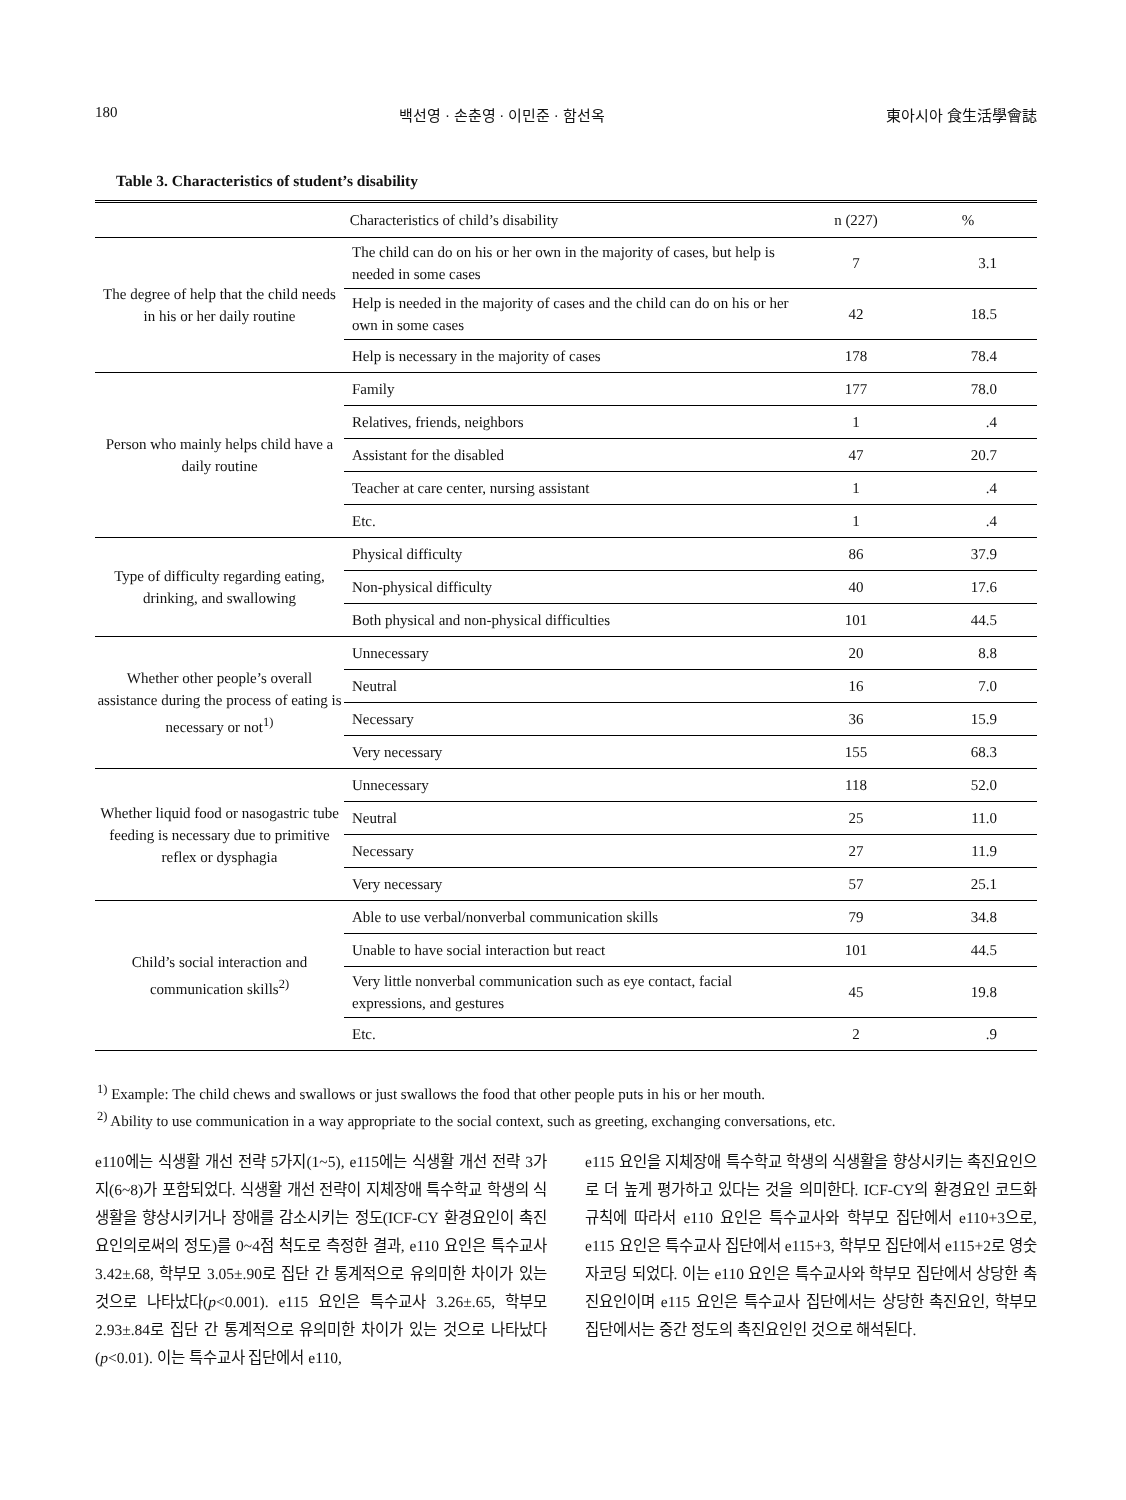180 백선영 · 손춘영 · 이민준 · 함선옥 東아시아 食生活學會誌
Table 3. Characteristics of student’s disability
| Characteristics of child’s disability | | n (227) | % |
| --- | --- | --- | --- |
| The degree of help that the child needs in his or her daily routine | The child can do on his or her own in the majority of cases, but help is needed in some cases | 7 | 3.1 |
| | Help is needed in the majority of cases and the child can do on his or her own in some cases | 42 | 18.5 |
| | Help is necessary in the majority of cases | 178 | 78.4 |
| Person who mainly helps child have a daily routine | Family | 177 | 78.0 |
| | Relatives, friends, neighbors | 1 | .4 |
| | Assistant for the disabled | 47 | 20.7 |
| | Teacher at care center, nursing assistant | 1 | .4 |
| | Etc. | 1 | .4 |
| Type of difficulty regarding eating, drinking, and swallowing | Physical difficulty | 86 | 37.9 |
| | Non-physical difficulty | 40 | 17.6 |
| | Both physical and non-physical difficulties | 101 | 44.5 |
| Whether other people’s overall assistance during the process of eating is necessary or not<sup>1)</sup> | Unnecessary | 20 | 8.8 |
| | Neutral | 16 | 7.0 |
| | Necessary | 36 | 15.9 |
| | Very necessary | 155 | 68.3 |
| Whether liquid food or nasogastric tube feeding is necessary due to primitive reflex or dysphagia | Unnecessary | 118 | 52.0 |
| | Neutral | 25 | 11.0 |
| | Necessary | 27 | 11.9 |
| | Very necessary | 57 | 25.1 |
| Child’s social interaction and communication skills<sup>2)</sup> | Able to use verbal/nonverbal communication skills | 79 | 34.8 |
| | Unable to have social interaction but react | 101 | 44.5 |
| | Very little nonverbal communication such as eye contact, facial expressions, and gestures | 45 | 19.8 |
| | Etc. | 2 | .9 |
<sup>1)</sup> Example: The child chews and swallows or just swallows the food that other people puts in his or her mouth.
<sup>2)</sup> Ability to use communication in a way appropriate to the social context, such as greeting, exchanging conversations, etc.
e110에는 식생활 개선 전략 5가지(1~5), e115에는 식생활 개선 전략 3가지(6~8)가 포함되었다. 식생활 개선 전략이 지체장애 특수학교 학생의 식생활을 향상시키거나 장애를 감소시키는 정도(ICF-CY 환경요인이 촉진요인의로써의 정도)를 0~4점 척도로 측정한 결과, e110 요인은 특수교사 3.42±.68, 학부모 3.05±.90로 집단 간 통계적으로 유의미한 차이가 있는 것으로 나타났다(p<0.001). e115 요인은 특수교사 3.26±.65, 학부모 2.93±.84로 집단 간 통계적으로 유의미한 차이가 있는 것으로 나타났다(p<0.01). 이는 특수교사 집단에서 e110,
e115 요인을 지체장애 특수학교 학생의 식생활을 향상시키는 촉진요인으로 더 높게 평가하고 있다는 것을 의미한다. ICF-CY의 환경요인 코드화 규칙에 따라서 e110 요인은 특수교사와 학부모 집단에서 e110+3으로, e115 요인은 특수교사 집단에서 e115+3, 학부모 집단에서 e115+2로 영숫자코딩 되었다. 이는 e110 요인은 특수교사와 학부모 집단에서 상당한 촉진요인이며 e115 요인은 특수교사 집단에서는 상당한 촉진요인, 학부모 집단에서는 중간 정도의 촉진요인인 것으로 해석된다.